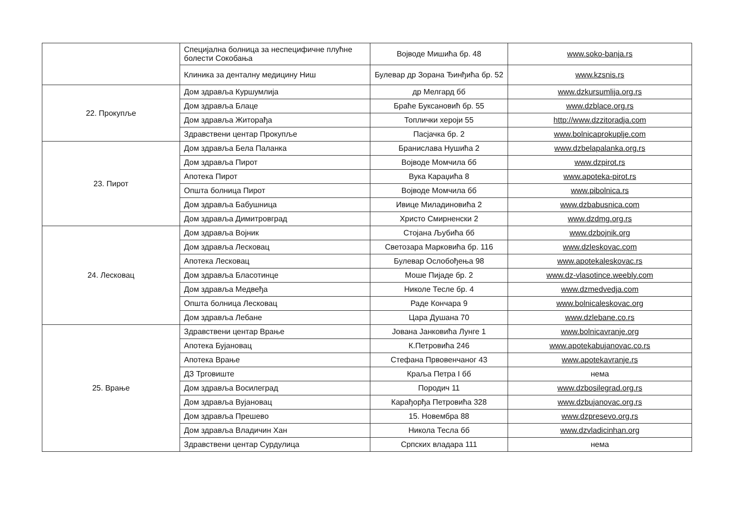| | Специјална болница за неспецифичне плућне болести Сокобања | Војводе Мишића бр. 48 | www.soko-banja.rs |
| | Клиника за денталну медицину Ниш | Булевар др Зорана Ђинђића бр. 52 | www.kzsnis.rs |
| 22. Прокупље | Дом здравља Куршумлија | др Мелгард бб | www.dzkursumlija.org.rs |
| | Дом здравља Блаце | Браће Буксановић бр. 55 | www.dzblace.org.rs |
| | Дом здравља Житорађа | Топлички хероји 55 | http://www.dzzitoradja.com |
| | Здравствени центар Прокупље | Пасјачка бр. 2 | www.bolnicaprokuplje.com |
| 23. Пирот | Дом здравља Бела Паланка | Бранислава Нушића 2 | www.dzbelapalanka.org.rs |
| | Дом здравља Пирот | Војводе Момчила бб | www.dzpirot.rs |
| | Апотека Пирот | Вука Караџића 8 | www.apoteka-pirot.rs |
| | Општа болница Пирот | Војводе Момчила бб | www.pibolnica.rs |
| | Дом здравља Бабушница | Ивице Миладиновића 2 | www.dzbabusnica.com |
| | Дом здравља Димитровград | Христо Смирненски 2 | www.dzdmg.org.rs |
| 24. Лесковац | Дом здравља Војник | Стојана Љубића бб | www.dzbojnik.org |
| | Дом здравља Лесковац | Светозара Марковића бр. 116 | www.dzleskovac.com |
| | Апотека Лесковац | Булевар Ослобођења 98 | www.apotekaleskovac.rs |
| | Дом здравља Бласотинце | Моше Пијаде бр. 2 | www.dz-vlasotince.weebly.com |
| | Дом здравља Медвеђа | Николе Тесле бр. 4 | www.dzmedvedja.com |
| | Општа болница Лесковац | Раде Кончара 9 | www.bolnicaleskovac.org |
| | Дом здравља Лебане | Цара Душана 70 | www.dzlebane.co.rs |
| 25. Врање | Здравствени центар Врање | Јована Јанковића Лунге 1 | www.bolnicavranje.org |
| | Апотека Бујановац | К.Петровића 246 | www.apotekabujanovac.co.rs |
| | Апотека Врање | Стефана Првовенчаног 43 | www.apotekavranje.rs |
| | ДЗ Трговиште | Краља Петра I бб | нема |
| | Дом здравља Восилеград | Породич 11 | www.dzbosilegrad.org.rs |
| | Дом здравља Вујановац | Карађорђа Петровића 328 | www.dzbujanovac.org.rs |
| | Дом здравља Прешево | 15. Новембра 88 | www.dzpresevo.org.rs |
| | Дом здравља Владичин Хан | Никола Тесла бб | www.dzvladicinhan.org |
| | Здравствени центар Сурдулица | Српских владара 111 | нема |